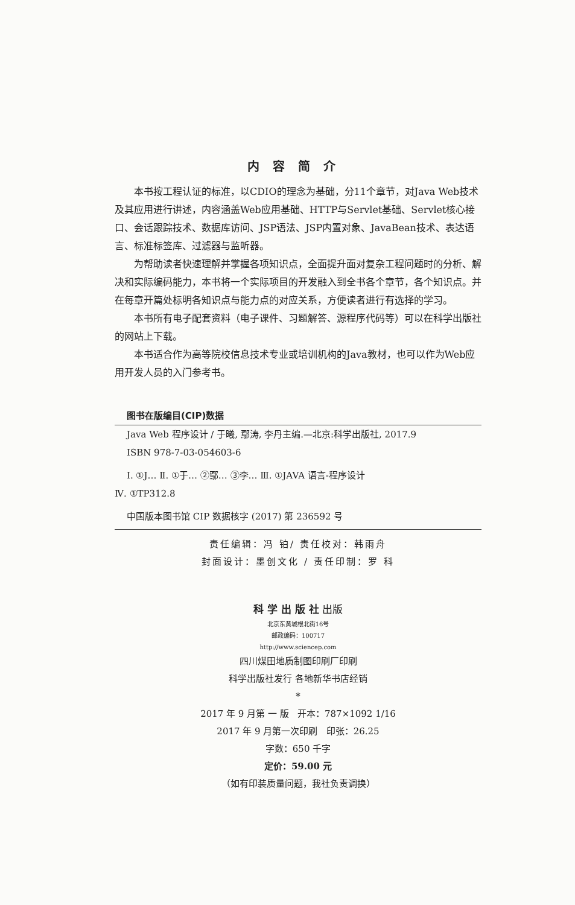内容简介
本书按工程认证的标准，以CDIO的理念为基础，分11个章节，对Java Web技术及其应用进行讲述，内容涵盖Web应用基础、HTTP与Servlet基础、Servlet核心接口、会话跟踪技术、数据库访问、JSP语法、JSP内置对象、JavaBean技术、表达语言、标准标签库、过滤器与监听器。
为帮助读者快速理解并掌握各项知识点，全面提升面对复杂工程问题时的分析、解决和实际编码能力，本书将一个实际项目的开发融入到全书各个章节，各个知识点。并在每章开篇处标明各知识点与能力点的对应关系，方便读者进行有选择的学习。
本书所有电子配套资料（电子课件、习题解答、源程序代码等）可以在科学出版社的网站上下载。
本书适合作为高等院校信息技术专业或培训机构的Java教材，也可以作为Web应用开发人员的入门参考书。
图书在版编目(CIP)数据
Java Web 程序设计 / 于曦, 鄢涛, 李丹主编.—北京:科学出版社, 2017.9
ISBN 978-7-03-054603-6
Ⅰ. ①J… Ⅱ. ①于… ②鄢… ③李… Ⅲ. ①JAVA 语言-程序设计
Ⅳ. ①TP312.8
中国版本图书馆 CIP 数据核字 (2017) 第 236592 号
责任编辑：冯 铂/ 责任校对：韩雨舟
封面设计：墨创文化 / 责任印制：罗 科
科 学 出 版 社 出版
北京东黄城根北街16号
邮政编码：100717
http://www.sciencep.com
四川煤田地质制图印刷厂印刷
科学出版社发行 各地新华书店经销
*
2017 年 9 月第 一 版 开本：787×1092 1/16
2017 年 9 月第一次印刷 印张：26.25
字数：650 千字
定价：59.00 元
（如有印装质量问题，我社负责调换）